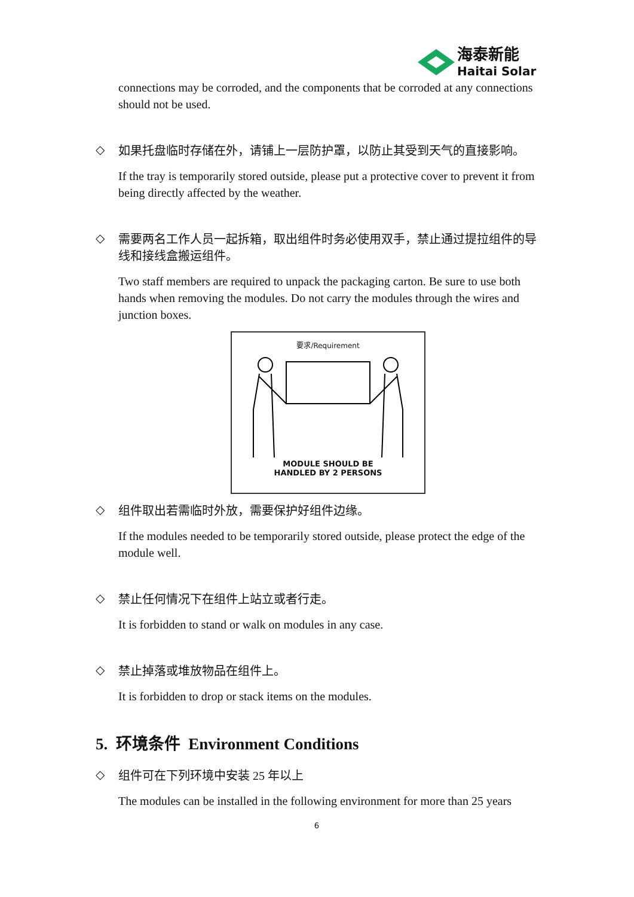海泰新能
Haitai Solar
connections may be corroded, and the components that be corroded at any connections should not be used.
◇
如果托盘临时存储在外，请铺上一层防护罩，以防止其受到天气的直接影响。
If the tray is temporarily stored outside, please put a protective cover to prevent it from being directly affected by the weather.
◇
需要两名工作人员一起拆箱，取出组件时务必使用双手，禁止通过提拉组件的导线和接线盒搬运组件。
Two staff members are required to unpack the packaging carton. Be sure to use both hands when removing the modules. Do not carry the modules through the wires and junction boxes.
要求/Requirement
MODULE SHOULD BE
HANDLED BY 2 PERSONS
◇
组件取出若需临时外放，需要保护好组件边缘。
If the modules needed to be temporarily stored outside, please protect the edge of the module well.
◇
禁止任何情况下在组件上站立或者行走。
It is forbidden to stand or walk on modules in any case.
◇
禁止掉落或堆放物品在组件上。
It is forbidden to drop or stack items on the modules.
5. 环境条件 Environment Conditions
◇
组件可在下列环境中安装 25 年以上
The modules can be installed in the following environment for more than 25 years
6